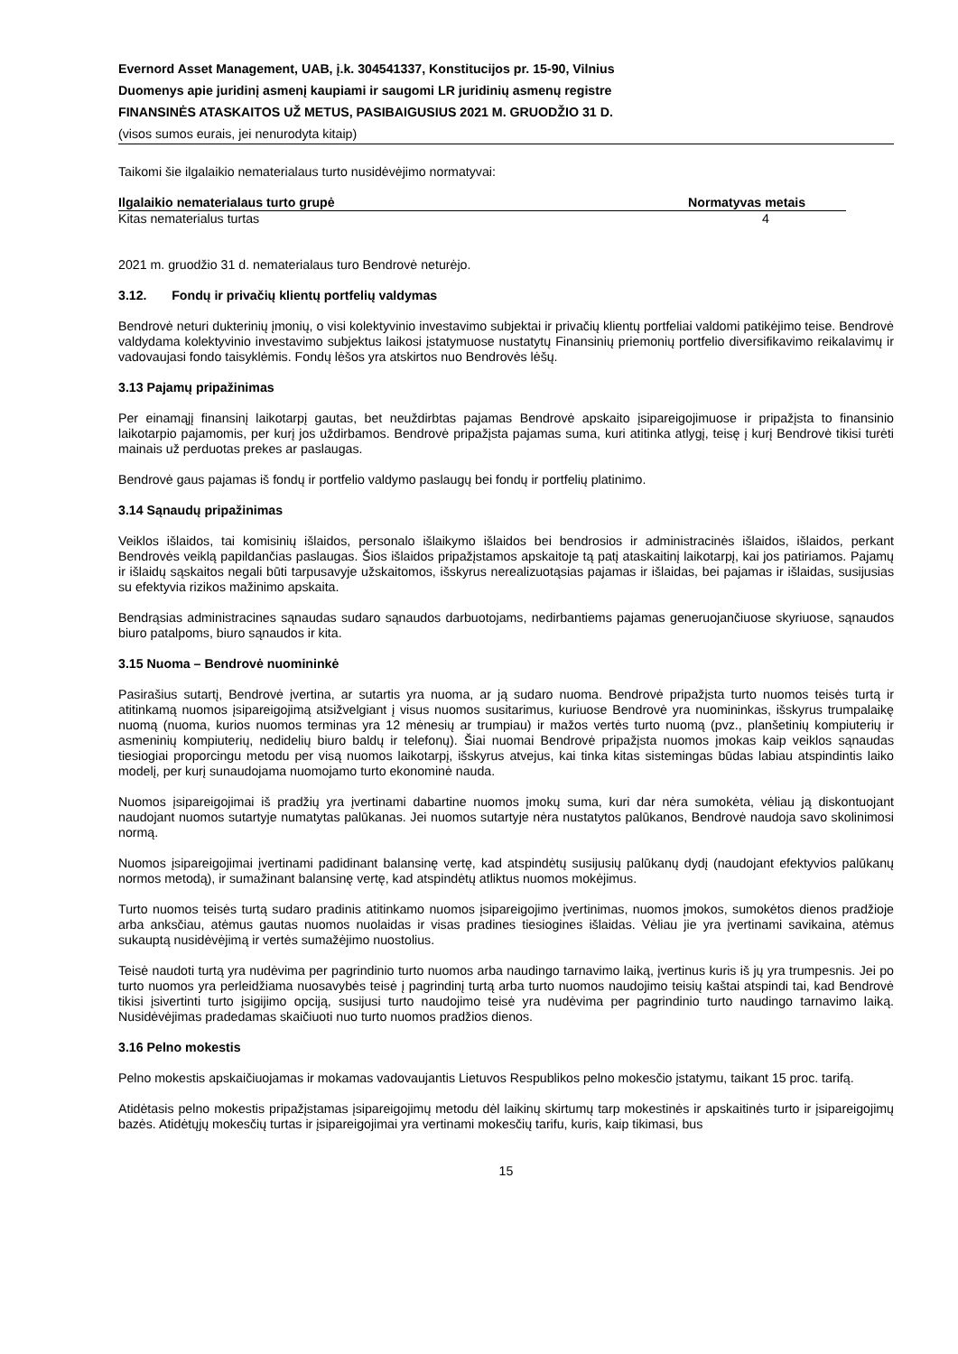Evernord Asset Management, UAB, į.k. 304541337, Konstitucijos pr. 15-90, Vilnius
Duomenys apie juridinį asmenį kaupiami ir saugomi LR juridinių asmenų registre
FINANSINĖS ATASKAITOS UŽ METUS, PASIBAIGUSIUS 2021 M. GRUODŽIO 31 D.
(visos sumos eurais, jei nenurodyta kitaip)
Taikomi šie ilgalaikio nematerialaus turto nusidėvėjimo normatyvai:
| Ilgalaikio nematerialaus turto grupė | Normatyvas metais |
| --- | --- |
| Kitas nematerialus turtas | 4 |
2021 m. gruodžio 31 d. nematerialaus turo Bendrovė neturėjo.
3.12. Fondų ir privačių klientų portfelių valdymas
Bendrovė neturi dukterinių įmonių, o visi kolektyvinio investavimo subjektai ir privačių klientų portfeliai valdomi patikėjimo teise. Bendrovė valdydama kolektyvinio investavimo subjektus laikosi įstatymuose nustatytų Finansinių priemonių portfelio diversifikavimo reikalavimų ir vadovaujasi fondo taisyklėmis. Fondų lėšos yra atskirtos nuo Bendrovės lėšų.
3.13 Pajamų pripažinimas
Per einamąjį finansinį laikotarpį gautas, bet neuždirbtas pajamas Bendrovė apskaito įsipareigojimuose ir pripažįsta to finansinio laikotarpio pajamomis, per kurį jos uždirbamos. Bendrovė pripažįsta pajamas suma, kuri atitinka atlygį, teisę į kurį Bendrovė tikisi turėti mainais už perduotas prekes ar paslaugas.
Bendrovė gaus pajamas iš fondų ir portfelio valdymo paslaugų bei fondų ir portfelių platinimo.
3.14 Sąnaudų pripažinimas
Veiklos išlaidos, tai komisinių išlaidos, personalo išlaikymo išlaidos bei bendrosios ir administracinės išlaidos, išlaidos, perkant Bendrovės veiklą papildančias paslaugas. Šios išlaidos pripažįstamos apskaitoje tą patį ataskaitinį laikotarpį, kai jos patiriamos. Pajamų ir išlaidų sąskaitos negali būti tarpusavyje užskaitomos, išskyrus nerealizuotąsias pajamas ir išlaidas, bei pajamas ir išlaidas, susijusias su efektyvia rizikos mažinimo apskaita.
Bendrąsias administracines sąnaudas sudaro sąnaudos darbuotojams, nedirbantiems pajamas generuojančiuose skyriuose, sąnaudos biuro patalpoms, biuro sąnaudos ir kita.
3.15 Nuoma – Bendrovė nuomininkė
Pasirašius sutartį, Bendrovė įvertina, ar sutartis yra nuoma, ar ją sudaro nuoma. Bendrovė pripažįsta turto nuomos teisės turtą ir atitinkamą nuomos įsipareigojimą atsižvelgiant į visus nuomos susitarimus, kuriuose Bendrovė yra nuomininkas, išskyrus trumpalaikę nuomą (nuoma, kurios nuomos terminas yra 12 mėnesių ar trumpiau) ir mažos vertės turto nuomą (pvz., planšetinių kompiuterių ir asmeninių kompiuterių, nedidelių biuro baldų ir telefonų). Šiai nuomai Bendrovė pripažįsta nuomos įmokas kaip veiklos sąnaudas tiesiogiai proporcingu metodu per visą nuomos laikotarpį, išskyrus atvejus, kai tinka kitas sistemingas būdas labiau atspindintis laiko modelį, per kurį sunaudojama nuomojamo turto ekonominė nauda.
Nuomos įsipareigojimai iš pradžių yra įvertinami dabartine nuomos įmokų suma, kuri dar nėra sumokėta, vėliau ją diskontuojant naudojant nuomos sutartyje numatytas palūkanas. Jei nuomos sutartyje nėra nustatytos palūkanos, Bendrovė naudoja savo skolinimosi normą.
Nuomos įsipareigojimai įvertinami padidinant balansinę vertę, kad atspindėtų susijusių palūkanų dydį (naudojant efektyvios palūkanų normos metodą), ir sumažinant balansinę vertę, kad atspindėtų atliktus nuomos mokėjimus.
Turto nuomos teisės turtą sudaro pradinis atitinkamo nuomos įsipareigojimo įvertinimas, nuomos įmokos, sumokėtos dienos pradžioje arba anksčiau, atėmus gautas nuomos nuolaidas ir visas pradines tiesiogines išlaidas. Vėliau jie yra įvertinami savikaina, atėmus sukauptą nusidėvėjimą ir vertės sumažėjimo nuostolius.
Teisė naudoti turtą yra nudėvima per pagrindinio turto nuomos arba naudingo tarnavimo laiką, įvertinus kuris iš jų yra trumpesnis. Jei po turto nuomos yra perleidžiama nuosavybės teisė į pagrindinį turtą arba turto nuomos naudojimo teisių kaštai atspindi tai, kad Bendrovė tikisi įsivertinti turto įsigijimo opciją, susijusi turto naudojimo teisė yra nudėvima per pagrindinio turto naudingo tarnavimo laiką. Nusidėvėjimas pradedamas skaičiuoti nuo turto nuomos pradžios dienos.
3.16 Pelno mokestis
Pelno mokestis apskaičiuojamas ir mokamas vadovaujantis Lietuvos Respublikos pelno mokesčio įstatymu, taikant 15 proc. tarifą.
Atidėtasis pelno mokestis pripažįstamas įsipareigojimų metodu dėl laikinų skirtumų tarp mokestinės ir apskaitinės turto ir įsipareigojimų bazės. Atidėtųjų mokesčių turtas ir įsipareigojimai yra vertinami mokesčių tarifu, kuris, kaip tikimasi, bus
15